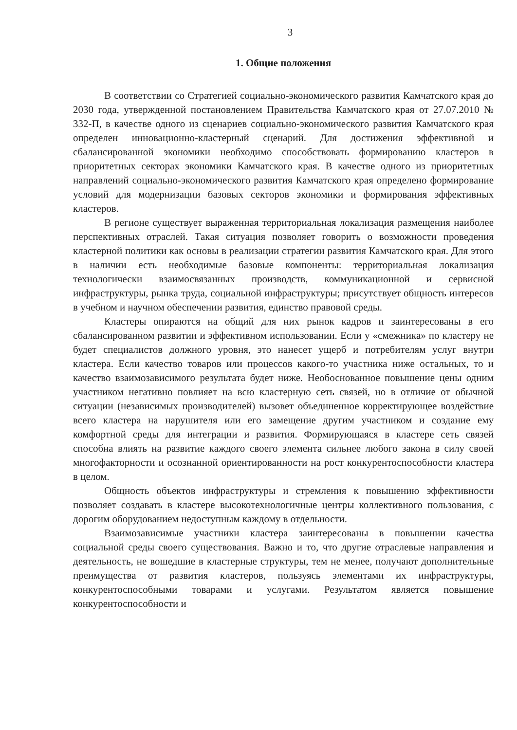3
1. Общие положения
В соответствии со Стратегией социально-экономического развития Камчатского края до 2030 года, утвержденной постановлением Правительства Камчатского края от 27.07.2010 № 332-П, в качестве одного из сценариев социально-экономического развития Камчатского края определен инновационно-кластерный сценарий. Для достижения эффективной и сбалансированной экономики необходимо способствовать формированию кластеров в приоритетных секторах экономики Камчатского края. В качестве одного из приоритетных направлений социально-экономического развития Камчатского края определено формирование условий для модернизации базовых секторов экономики и формирования эффективных кластеров.
В регионе существует выраженная территориальная локализация размещения наиболее перспективных отраслей. Такая ситуация позволяет говорить о возможности проведения кластерной политики как основы в реализации стратегии развития Камчатского края. Для этого в наличии есть необходимые базовые компоненты: территориальная локализация технологически взаимосвязанных производств, коммуникационной и сервисной инфраструктуры, рынка труда, социальной инфраструктуры; присутствует общность интересов в учебном и научном обеспечении развития, единство правовой среды.
Кластеры опираются на общий для них рынок кадров и заинтересованы в его сбалансированном развитии и эффективном использовании. Если у «смежника» по кластеру не будет специалистов должного уровня, это нанесет ущерб и потребителям услуг внутри кластера. Если качество товаров или процессов какого-то участника ниже остальных, то и качество взаимозависимого результата будет ниже. Необоснованное повышение цены одним участником негативно повлияет на всю кластерную сеть связей, но в отличие от обычной ситуации (независимых производителей) вызовет объединенное корректирующее воздействие всего кластера на нарушителя или его замещение другим участником и создание ему комфортной среды для интеграции и развития. Формирующаяся в кластере сеть связей способна влиять на развитие каждого своего элемента сильнее любого закона в силу своей многофакторности и осознанной ориентированности на рост конкурентоспособности кластера в целом.
Общность объектов инфраструктуры и стремления к повышению эффективности позволяет создавать в кластере высокотехнологичные центры коллективного пользования, с дорогим оборудованием недоступным каждому в отдельности.
Взаимозависимые участники кластера заинтересованы в повышении качества социальной среды своего существования. Важно и то, что другие отраслевые направления и деятельность, не вошедшие в кластерные структуры, тем не менее, получают дополнительные преимущества от развития кластеров, пользуясь элементами их инфраструктуры, конкурентоспособными товарами и услугами. Результатом является повышение конкурентоспособности и